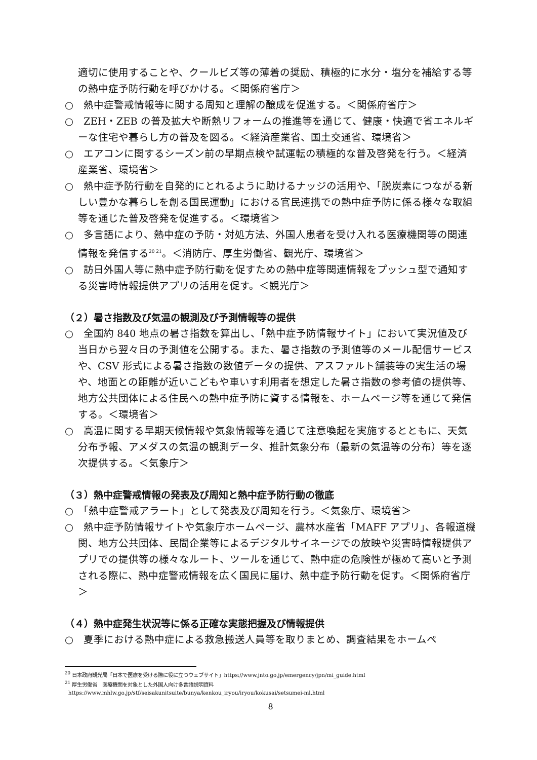適切に使用することや、クールビズ等の薄着の奨励、積極的に水分・塩分を補給する等の熱中症予防行動を呼びかける。＜関係府省庁＞
○　熱中症警戒情報等に関する周知と理解の醸成を促進する。＜関係府省庁＞
○　ZEH・ZEB の普及拡大や断熱リフォームの推進等を通じて、健康・快適で省エネルギーな住宅や暮らし方の普及を図る。＜経済産業省、国土交通省、環境省＞
○　エアコンに関するシーズン前の早期点検や試運転の積極的な普及啓発を行う。＜経済産業省、環境省＞
○　熱中症予防行動を自発的にとれるように助けるナッジの活用や、「脱炭素につながる新しい豊かな暮らしを創る国民運動」における官民連携での熱中症予防に係る様々な取組等を通じた普及啓発を促進する。＜環境省＞
○　多言語により、熱中症の予防・対処方法、外国人患者を受け入れる医療機関等の関連情報を発信する<sup>20 21</sup>。＜消防庁、厚生労働省、観光庁、環境省＞
○　訪日外国人等に熱中症予防行動を促すための熱中症等関連情報をプッシュ型で通知する災害時情報提供アプリの活用を促す。＜観光庁＞
（２）暑さ指数及び気温の観測及び予測情報等の提供
○　全国約 840 地点の暑さ指数を算出し、「熱中症予防情報サイト」において実況値及び当日から翌々日の予測値を公開する。また、暑さ指数の予測値等のメール配信サービスや、CSV 形式による暑さ指数の数値データの提供、アスファルト舗装等の実生活の場や、地面との距離が近いこどもや車いす利用者を想定した暑さ指数の参考値の提供等、地方公共団体による住民への熱中症予防に資する情報を、ホームページ等を通じて発信する。＜環境省＞
○　高温に関する早期天候情報や気象情報等を通じて注意喚起を実施するとともに、天気分布予報、アメダスの気温の観測データ、推計気象分布（最新の気温等の分布）等を逐次提供する。＜気象庁＞
（３）熱中症警戒情報の発表及び周知と熱中症予防行動の徹底
○　「熱中症警戒アラート」として発表及び周知を行う。＜気象庁、環境省＞
○　熱中症予防情報サイトや気象庁ホームページ、農林水産省「MAFF アプリ」、各報道機関、地方公共団体、民間企業等によるデジタルサイネージでの放映や災害時情報提供アプリでの提供等の様々なルート、ツールを通じて、熱中症の危険性が極めて高いと予測される際に、熱中症警戒情報を広く国民に届け、熱中症予防行動を促す。＜関係府省庁＞
（４）熱中症発生状況等に係る正確な実態把握及び情報提供
○　夏季における熱中症による救急搬送人員等を取りまとめ、調査結果をホームペ
<sup>20</sup> 日本政府観光局「日本で医療を受ける際に役に立つウェブサイト」https://www.jnto.go.jp/emergency/jpn/mi_guide.html
<sup>21</sup> 厚生労働省　医療機関を対象とした外国人向け多言語説明資料
https://www.mhlw.go.jp/stf/seisakunitsuite/bunya/kenkou_iryou/iryou/kokusai/setsumei-ml.html
8